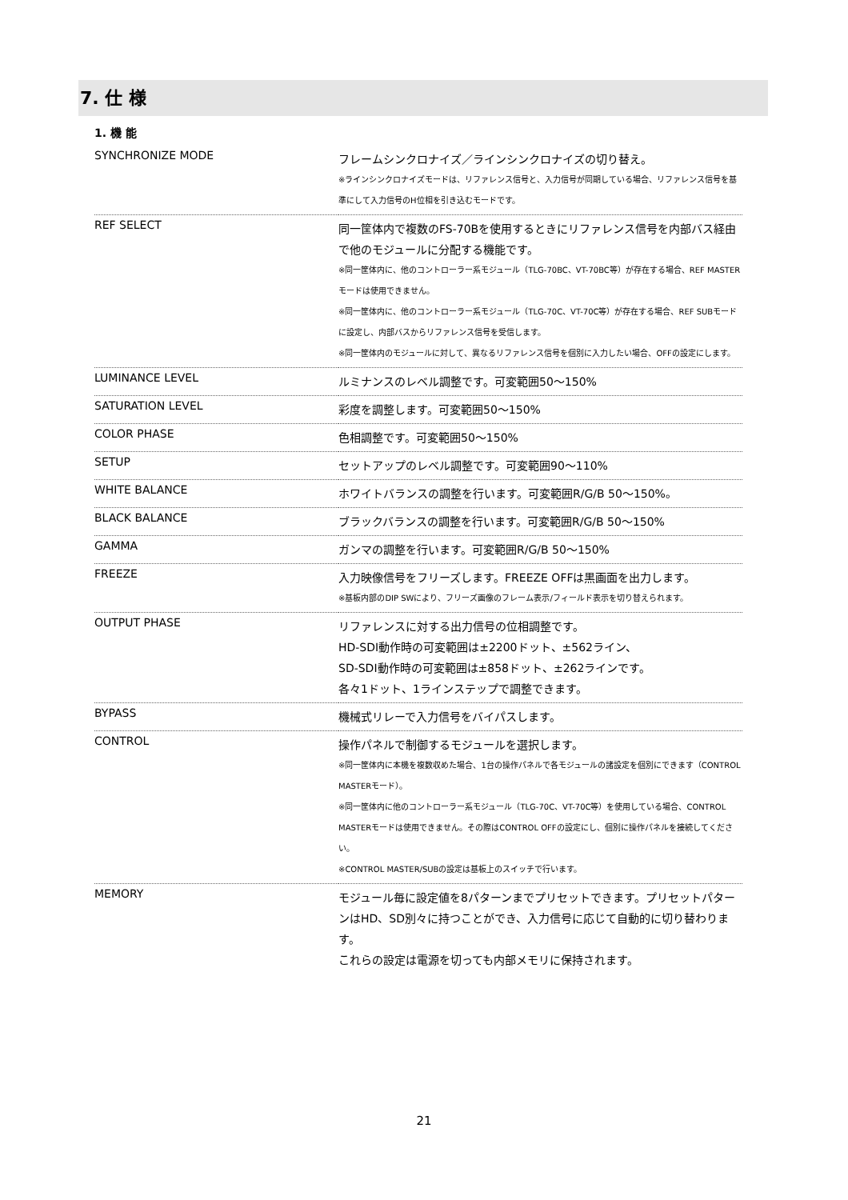7. 仕 様
1. 機 能
| SYNCHRONIZE MODE | フレームシンクロナイズ／ラインシンクロナイズの切り替え。 ※ラインシンクロナイズモードは、リファレンス信号と、入力信号が同期している場合、リファレンス信号を基準にして入力信号のH位相を引き込むモードです。 |
| REF SELECT | 同一筐体内で複数のFS-70Bを使用するときにリファレンス信号を内部バス経由で他のモジュールに分配する機能です。 ※同一筐体内に、他のコントローラー系モジュール（TLG-70BC、VT-70BC等）が存在する場合、REF MASTERモードは使用できません。 ※同一筐体内に、他のコントローラー系モジュール（TLG-70C、VT-70C等）が存在する場合、REF SUBモードに設定し、内部バスからリファレンス信号を受信します。 ※同一筐体内のモジュールに対して、異なるリファレンス信号を個別に入力したい場合、OFFの設定にします。 |
| LUMINANCE LEVEL | ルミナンスのレベル調整です。可変範囲50～150% |
| SATURATION LEVEL | 彩度を調整します。可変範囲50～150% |
| COLOR PHASE | 色相調整です。可変範囲50～150% |
| SETUP | セットアップのレベル調整です。可変範囲90～110% |
| WHITE BALANCE | ホワイトバランスの調整を行います。可変範囲R/G/B 50～150%。 |
| BLACK BALANCE | ブラックバランスの調整を行います。可変範囲R/G/B 50～150% |
| GAMMA | ガンマの調整を行います。可変範囲R/G/B 50～150% |
| FREEZE | 入力映像信号をフリーズします。FREEZE OFFは黒画面を出力します。 ※基板内部のDIP SWにより、フリーズ画像のフレーム表示/フィールド表示を切り替えられます。 |
| OUTPUT PHASE | リファレンスに対する出力信号の位相調整です。 HD-SDI動作時の可変範囲は±2200ドット、±562ライン、 SD-SDI動作時の可変範囲は±858ドット、±262ラインです。 各々1ドット、1ラインステップで調整できます。 |
| BYPASS | 機械式リレーで入力信号をバイパスします。 |
| CONTROL | 操作パネルで制御するモジュールを選択します。 ※同一筐体内に本機を複数収めた場合、1台の操作パネルで各モジュールの諸設定を個別にできます（CONTROL MASTERモード）。 ※同一筐体内に他のコントローラー系モジュール（TLG-70C、VT-70C等）を使用している場合、CONTROL MASTERモードは使用できません。その際はCONTROL OFFの設定にし、個別に操作パネルを接続してください。 ※CONTROL MASTER/SUBの設定は基板上のスイッチで行います。 |
| MEMORY | モジュール毎に設定値を8パターンまでプリセットできます。プリセットパターンはHD、SD別々に持つことができ、入力信号に応じて自動的に切り替わります。 これらの設定は電源を切っても内部メモリに保持されます。 |
21